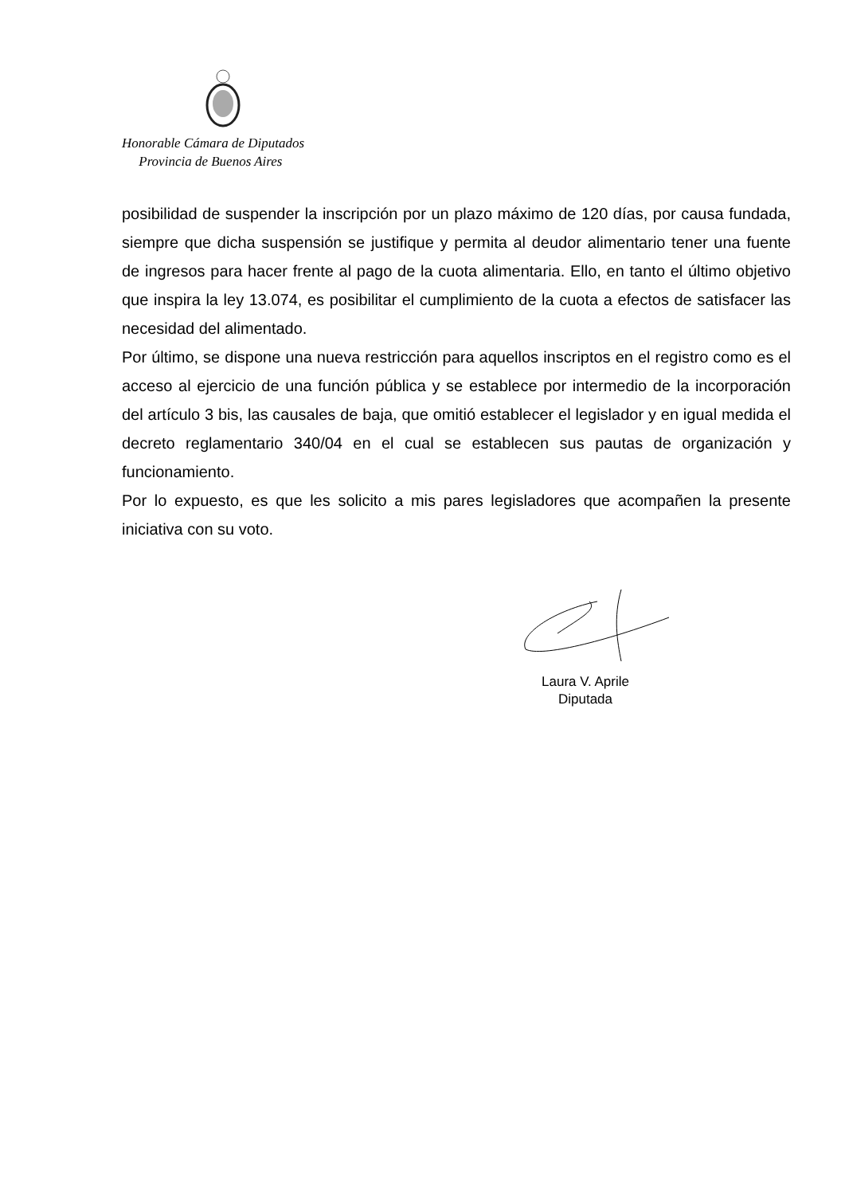Honorable Cámara de Diputados
Provincia de Buenos Aires
posibilidad de suspender la inscripción por un plazo máximo de 120 días, por causa fundada, siempre que dicha suspensión se justifique y permita al deudor alimentario tener una fuente de ingresos para hacer frente al pago de la cuota alimentaria. Ello, en tanto el último objetivo que inspira la ley 13.074, es posibilitar el cumplimiento de la cuota a efectos de satisfacer las necesidad del alimentado.
Por último, se dispone una nueva restricción para aquellos inscriptos en el registro como es el acceso al ejercicio de una función pública y se establece por intermedio de la incorporación del artículo 3 bis, las causales de baja, que omitió establecer el legislador y en igual medida el decreto reglamentario 340/04 en el cual se establecen sus pautas de organización y funcionamiento.
Por lo expuesto, es que les solicito a mis pares legisladores que acompañen la presente iniciativa con su voto.
Laura V. Aprile
Diputada